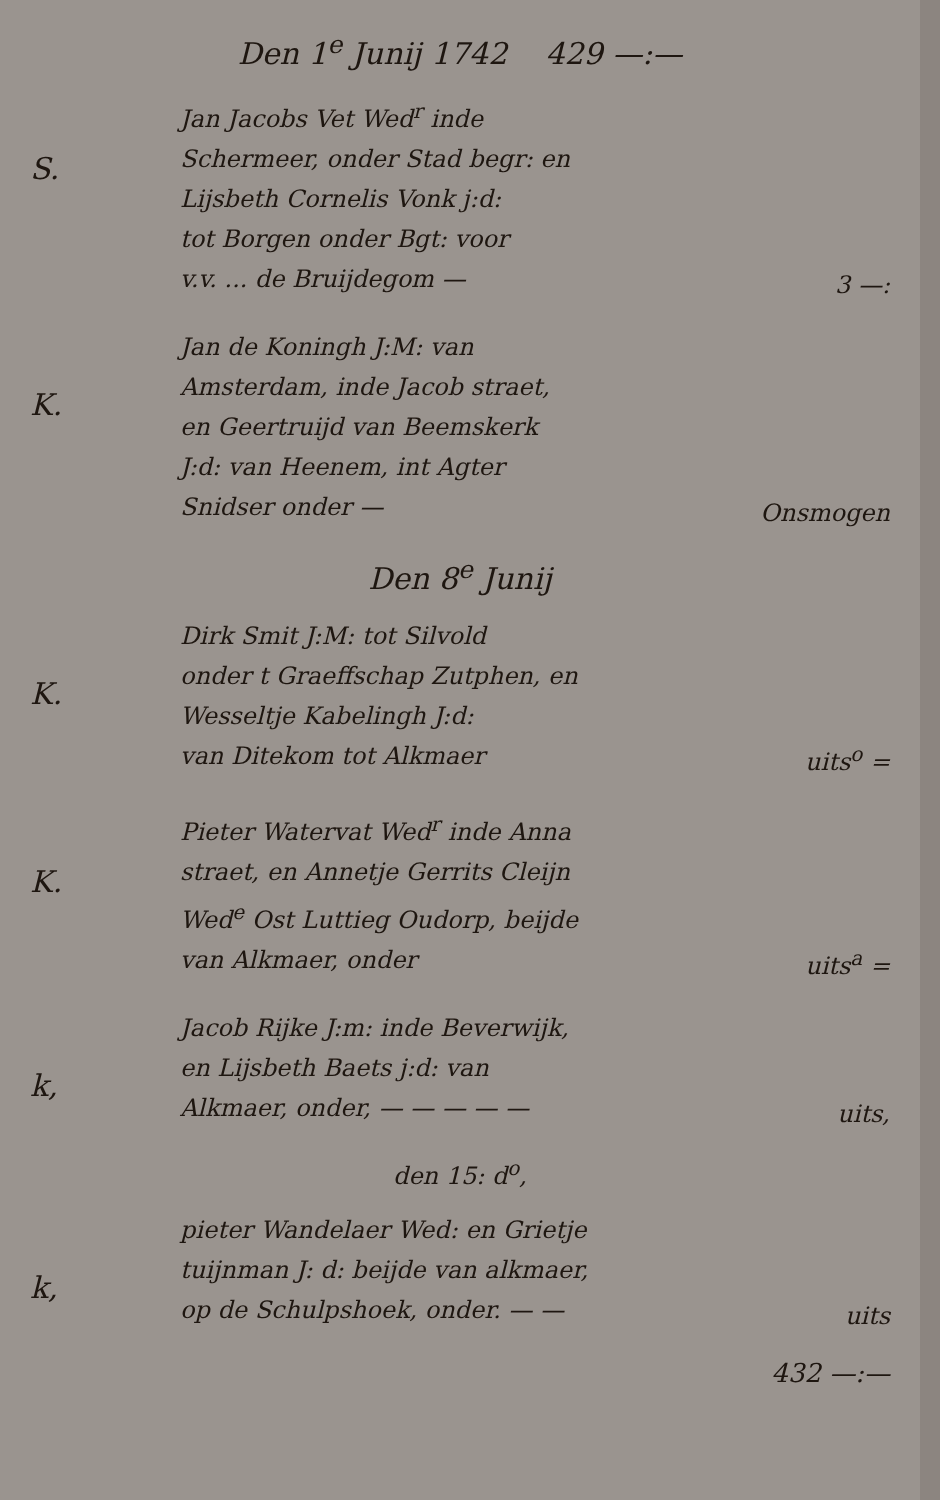Den 1<sup>e</sup> Junij 1742 429 —:—
S.
Jan Jacobs Vet Wed<sup>r</sup> inde
Schermeer, onder Stad begr: en
Lijsbeth Cornelis Vonk j:d:
tot Borgen onder Bgt: voor
v.v. ... de Bruijdegom —
3 —:
K.
Jan de Koningh J:M: van
Amsterdam, inde Jacob straet,
en Geertruijd van Beemskerk
J:d: van Heenem, int Agter
Snidser onder —
Onsmogen
Den 8<sup>e</sup> Junij
K.
Dirk Smit J:M: tot Silvold
onder t Graeffschap Zutphen, en
Wesseltje Kabelingh J:d:
van Ditekom tot Alkmaer
uits<sup>o</sup> =
K.
Pieter Watervat Wed<sup>r</sup> inde Anna
straet, en Annetje Gerrits Cleijn
Wed<sup>e</sup> Ost Luttieg Oudorp, beijde
van Alkmaer, onder
uits<sup>a</sup> =
k,
Jacob Rijke J:m: inde Beverwijk,
en Lijsbeth Baets j:d: van
Alkmaer, onder, — — — — —
uits,
den 15: d<sup>o</sup>,
k,
pieter Wandelaer Wed: en Grietje
tuijnman J: d: beijde van alkmaer,
op de Schulpshoek, onder. — —
uits
432 —:—